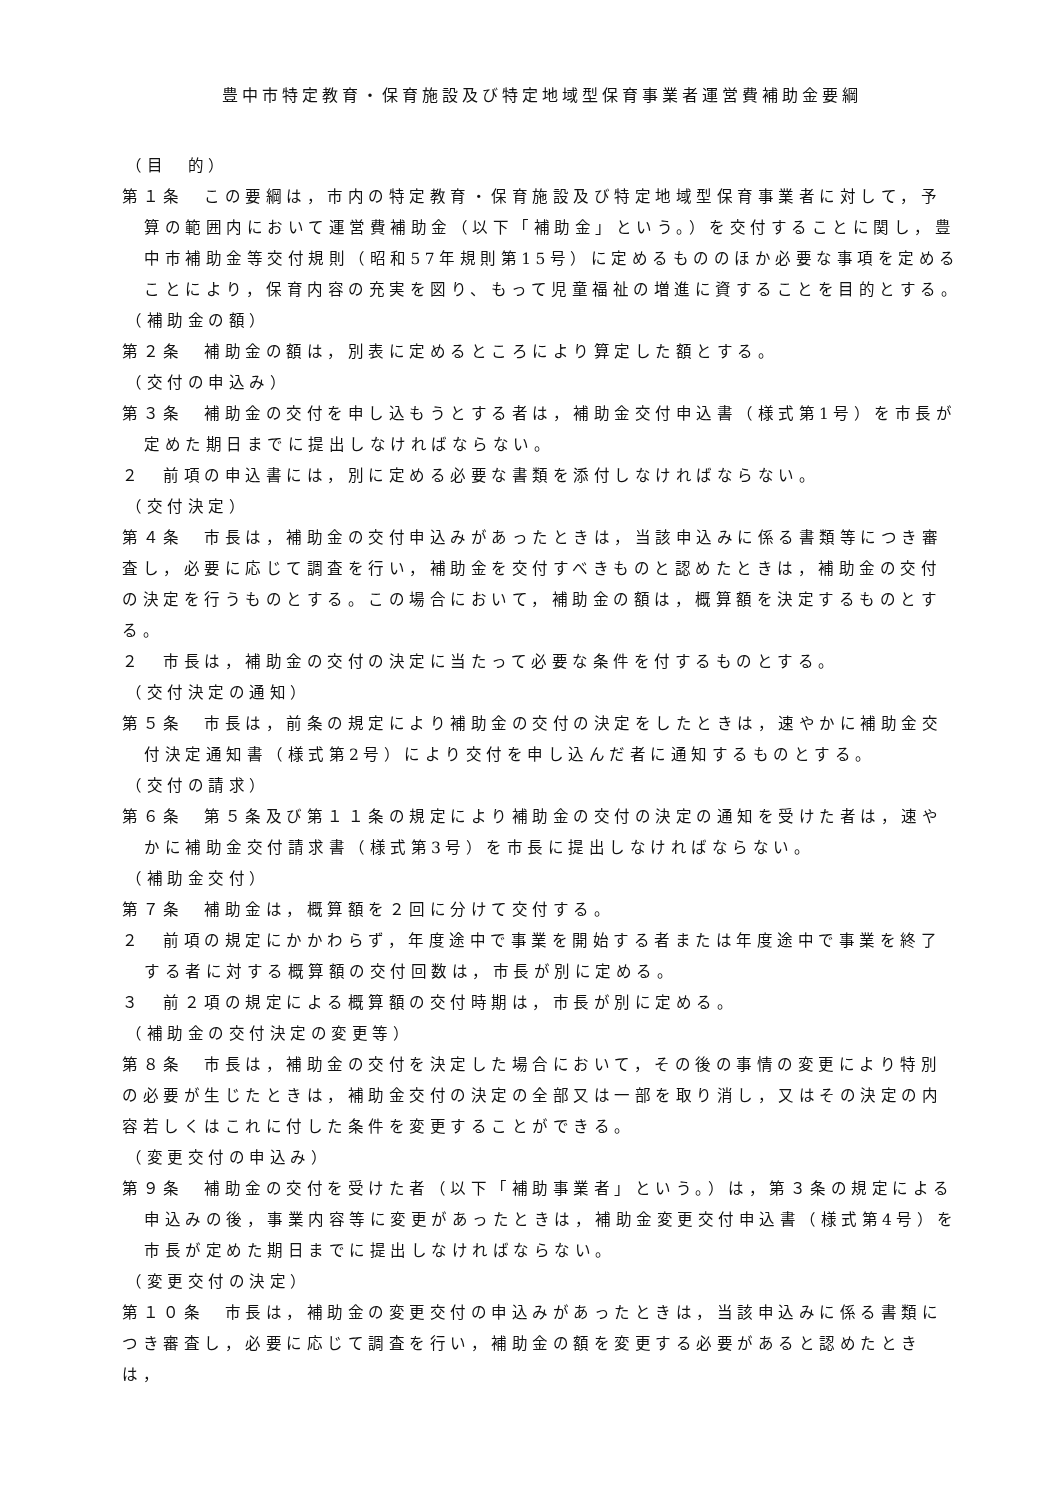豊中市特定教育・保育施設及び特定地域型保育事業者運営費補助金要綱
（目　的）
第１条　この要綱は，市内の特定教育・保育施設及び特定地域型保育事業者に対して，予算の範囲内において運営費補助金（以下「補助金」という。）を交付することに関し，豊中市補助金等交付規則（昭和57年規則第15号）に定めるもののほか必要な事項を定めることにより，保育内容の充実を図り、もって児童福祉の増進に資することを目的とする。
（補助金の額）
第２条　補助金の額は，別表に定めるところにより算定した額とする。
（交付の申込み）
第３条　補助金の交付を申し込もうとする者は，補助金交付申込書（様式第1号）を市長が定めた期日までに提出しなければならない。
２　前項の申込書には，別に定める必要な書類を添付しなければならない。
（交付決定）
第４条　市長は，補助金の交付申込みがあったときは，当該申込みに係る書類等につき審査し，必要に応じて調査を行い，補助金を交付すべきものと認めたときは，補助金の交付の決定を行うものとする。この場合において，補助金の額は，概算額を決定するものとする。
２　市長は，補助金の交付の決定に当たって必要な条件を付するものとする。
（交付決定の通知）
第５条　市長は，前条の規定により補助金の交付の決定をしたときは，速やかに補助金交付決定通知書（様式第2号）により交付を申し込んだ者に通知するものとする。
（交付の請求）
第６条　第５条及び第１１条の規定により補助金の交付の決定の通知を受けた者は，速やかに補助金交付請求書（様式第3号）を市長に提出しなければならない。
（補助金交付）
第７条　補助金は，概算額を２回に分けて交付する。
２　前項の規定にかかわらず，年度途中で事業を開始する者または年度途中で事業を終了する者に対する概算額の交付回数は，市長が別に定める。
３　前２項の規定による概算額の交付時期は，市長が別に定める。
（補助金の交付決定の変更等）
第８条　市長は，補助金の交付を決定した場合において，その後の事情の変更により特別の必要が生じたときは，補助金交付の決定の全部又は一部を取り消し，又はその決定の内容若しくはこれに付した条件を変更することができる。
（変更交付の申込み）
第９条　補助金の交付を受けた者（以下「補助事業者」という。）は，第３条の規定による申込みの後，事業内容等に変更があったときは，補助金変更交付申込書（様式第4号）を市長が定めた期日までに提出しなければならない。
（変更交付の決定）
第１０条　市長は，補助金の変更交付の申込みがあったときは，当該申込みに係る書類につき審査し，必要に応じて調査を行い，補助金の額を変更する必要があると認めたときは，